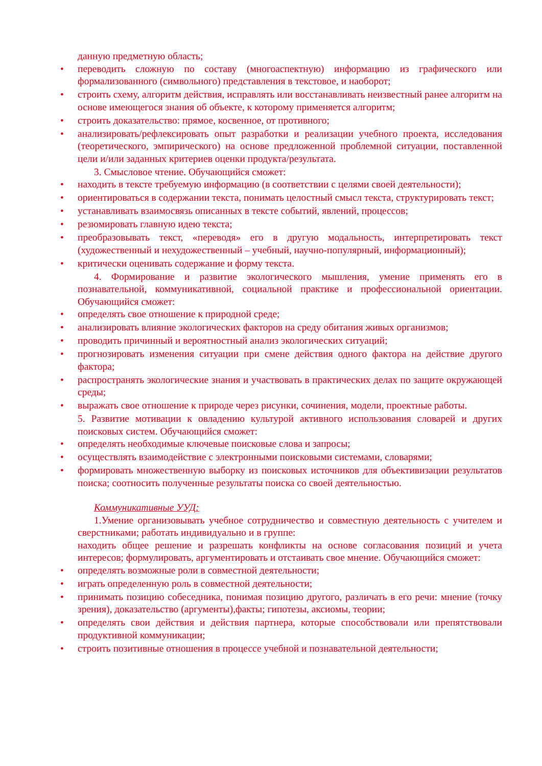данную предметную область;
• переводить сложную по составу (многоаспектную) информацию из графического или формализованного (символьного) представления в текстовое, и наоборот;
• строить схему, алгоритм действия, исправлять или восстанавливать неизвестный ранее алгоритм на основе имеющегося знания об объекте, к которому применяется алгоритм;
• строить доказательство: прямое, косвенное, от противного;
• анализировать/рефлексировать опыт разработки и реализации учебного проекта, исследования (теоретического, эмпирического) на основе предложенной проблемной ситуации, поставленной цели и/или заданных критериев оценки продукта/результата.
3. Смысловое чтение. Обучающийся сможет:
• находить в тексте требуемую информацию (в соответствии с целями своей деятельности);
• ориентироваться в содержании текста, понимать целостный смысл текста, структурировать текст;
• устанавливать взаимосвязь описанных в тексте событий, явлений, процессов;
• резюмировать главную идею текста;
• преобразовывать текст, «переводя» его в другую модальность, интерпретировать текст (художественный и нехудожественный – учебный, научно-популярный, информационный);
• критически оценивать содержание и форму текста.
4. Формирование и развитие экологического мышления, умение применять его в познавательной, коммуникативной, социальной практике и профессиональной ориентации. Обучающийся сможет:
• определять свое отношение к природной среде;
• анализировать влияние экологических факторов на среду обитания живых организмов;
• проводить причинный и вероятностный анализ экологических ситуаций;
• прогнозировать изменения ситуации при смене действия одного фактора на действие другого фактора;
• распространять экологические знания и участвовать в практических делах по защите окружающей среды;
• выражать свое отношение к природе через рисунки, сочинения, модели, проектные работы.
5. Развитие мотивации к овладению культурой активного использования словарей и других поисковых систем. Обучающийся сможет:
• определять необходимые ключевые поисковые слова и запросы;
• осуществлять взаимодействие с электронными поисковыми системами, словарями;
• формировать множественную выборку из поисковых источников для объективизации результатов поиска; соотносить полученные результаты поиска со своей деятельностью.
Коммуникативные УУД:
1.Умение организовывать учебное сотрудничество и совместную деятельность с учителем и сверстниками; работать индивидуально и в группе:
находить общее решение и разрешать конфликты на основе согласования позиций и учета интересов; формулировать, аргументировать и отстаивать свое мнение. Обучающийся сможет:
• определять возможные роли в совместной деятельности;
• играть определенную роль в совместной деятельности;
• принимать позицию собеседника, понимая позицию другого, различать в его речи: мнение (точку зрения), доказательство (аргументы),факты; гипотезы, аксиомы, теории;
• определять свои действия и действия партнера, которые способствовали или препятствовали продуктивной коммуникации;
• строить позитивные отношения в процессе учебной и познавательной деятельности;